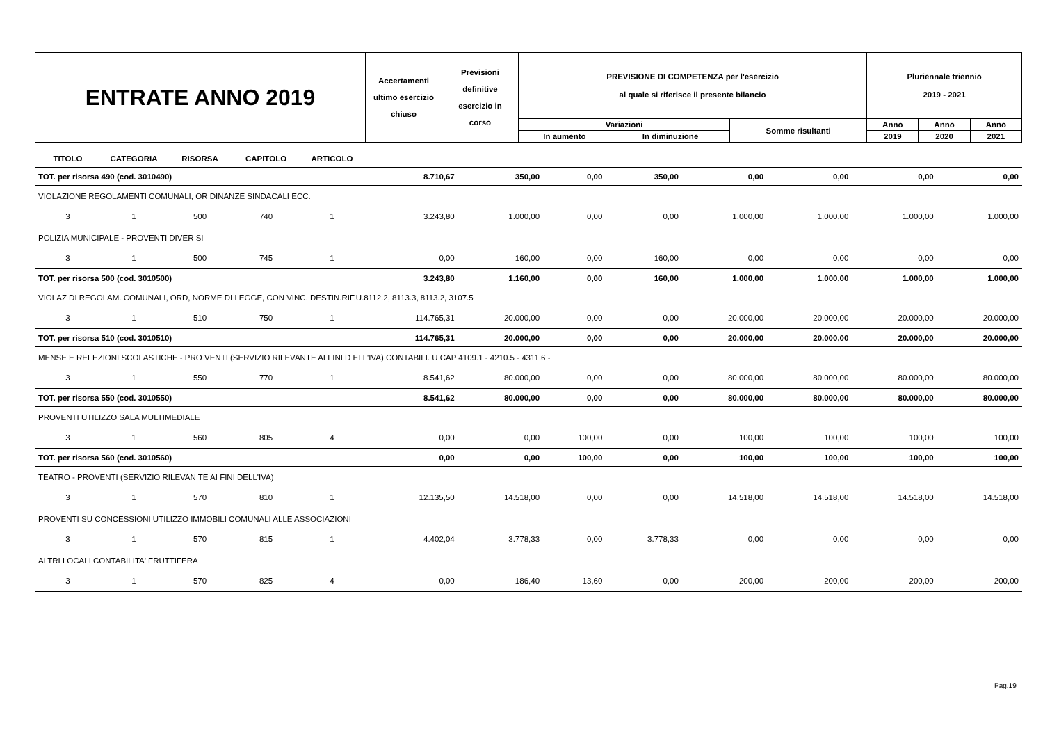| ENTRATE ANNO 2019 | Accertamenti ultimo esercizio chiuso | Previsioni definitive esercizio in corso | PREVISIONE DI COMPETENZA per l'esercizio al quale si riferisce il presente bilancio | | | Pluriennale triennio 2019 - 2021 | | |
| | | | Variazioni | | Somme risultanti | Anno | Anno | Anno |
| | | | In aumento | In diminuzione | | 2019 | 2020 | 2021 |
| TITOLO | CATEGORIA | RISORSA | CAPITOLO | ARTICOLO | | | | | | | | |
| TOT. per risorsa 490 (cod. 3010490) | | | | | 8.710,67 | 350,00 | 0,00 | 350,00 | 0,00 | 0,00 | 0,00 | 0,00 |
| VIOLAZIONE REGOLAMENTI COMUNALI, OR DINANZE SINDACALI ECC. | | | | | | | | | | | | |
| 3 | 1 | 500 | 740 | 1 | 3.243,80 | 1.000,00 | 0,00 | 0,00 | 1.000,00 | 1.000,00 | 1.000,00 | 1.000,00 |
| POLIZIA MUNICIPALE - PROVENTI DIVER SI | | | | | | | | | | | | |
| 3 | 1 | 500 | 745 | 1 | 0,00 | 160,00 | 0,00 | 160,00 | 0,00 | 0,00 | 0,00 | 0,00 |
| TOT. per risorsa 500 (cod. 3010500) | | | | | 3.243,80 | 1.160,00 | 0,00 | 160,00 | 1.000,00 | 1.000,00 | 1.000,00 | 1.000,00 |
| VIOLAZ DI REGOLAM. COMUNALI, ORD, NORME DI LEGGE, CON VINC. DESTIN.RIF.U.8112.2, 8113.3, 8113.2, 3107.5 | | | | | | | | | | | | |
| 3 | 1 | 510 | 750 | 1 | 114.765,31 | 20.000,00 | 0,00 | 0,00 | 20.000,00 | 20.000,00 | 20.000,00 | 20.000,00 |
| TOT. per risorsa 510 (cod. 3010510) | | | | | 114.765,31 | 20.000,00 | 0,00 | 0,00 | 20.000,00 | 20.000,00 | 20.000,00 | 20.000,00 |
| MENSE E REFEZIONI SCOLASTICHE - PRO VENTI (SERVIZIO RILEVANTE AI FINI D ELL'IVA) CONTABILI. U CAP 4109.1 - 4210.5 - 4311.6 - | | | | | | | | | | | | |
| 3 | 1 | 550 | 770 | 1 | 8.541,62 | 80.000,00 | 0,00 | 0,00 | 80.000,00 | 80.000,00 | 80.000,00 | 80.000,00 |
| TOT. per risorsa 550 (cod. 3010550) | | | | | 8.541,62 | 80.000,00 | 0,00 | 0,00 | 80.000,00 | 80.000,00 | 80.000,00 | 80.000,00 |
| PROVENTI UTILIZZO SALA MULTIMEDIALE | | | | | | | | | | | | |
| 3 | 1 | 560 | 805 | 4 | 0,00 | 0,00 | 100,00 | 0,00 | 100,00 | 100,00 | 100,00 | 100,00 |
| TOT. per risorsa 560 (cod. 3010560) | | | | | 0,00 | 0,00 | 100,00 | 0,00 | 100,00 | 100,00 | 100,00 | 100,00 |
| TEATRO - PROVENTI (SERVIZIO RILEVAN TE AI FINI DELL'IVA) | | | | | | | | | | | | |
| 3 | 1 | 570 | 810 | 1 | 12.135,50 | 14.518,00 | 0,00 | 0,00 | 14.518,00 | 14.518,00 | 14.518,00 | 14.518,00 |
| PROVENTI SU CONCESSIONI UTILIZZO IMMOBILI COMUNALI ALLE ASSOCIAZIONI | | | | | | | | | | | | |
| 3 | 1 | 570 | 815 | 1 | 4.402,04 | 3.778,33 | 0,00 | 3.778,33 | 0,00 | 0,00 | 0,00 | 0,00 |
| ALTRI LOCALI CONTABILITA' FRUTTIFERA | | | | | | | | | | | | |
| 3 | 1 | 570 | 825 | 4 | 0,00 | 186,40 | 13,60 | 0,00 | 200,00 | 200,00 | 200,00 | 200,00 |
Pag.19